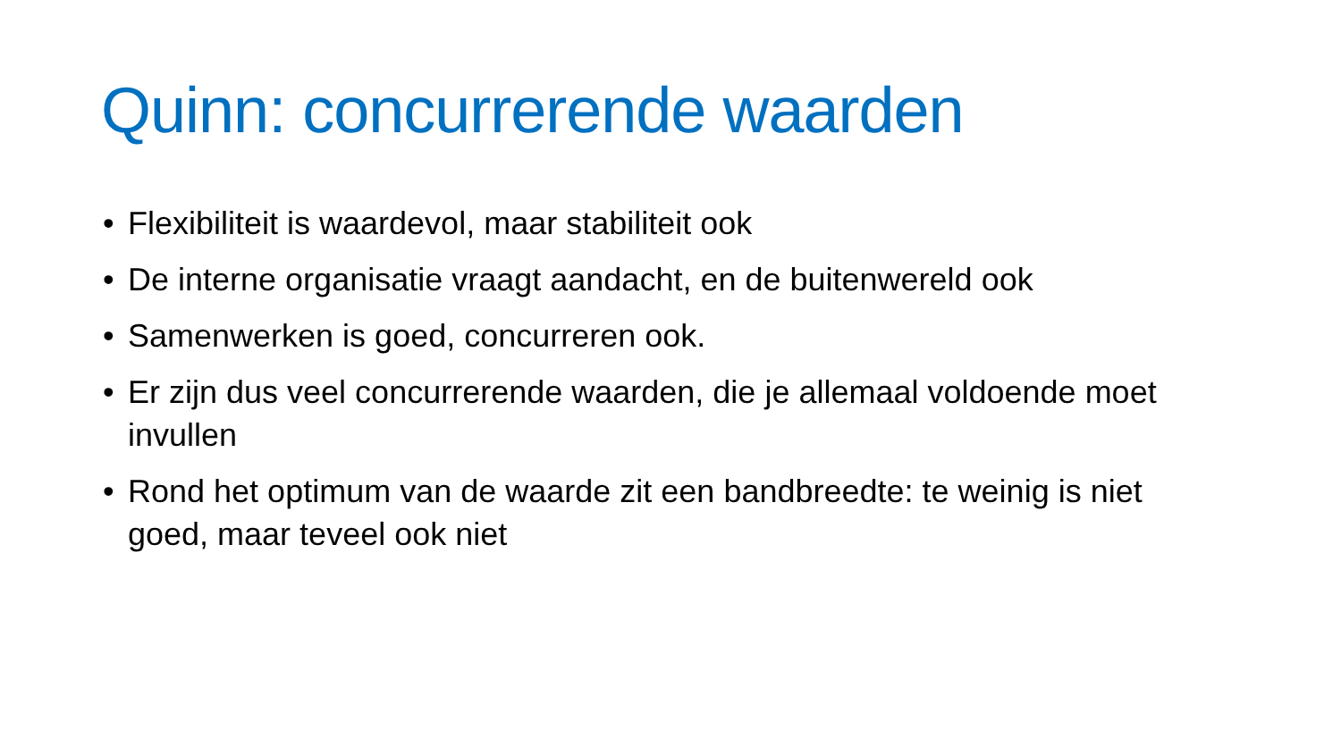Quinn: concurrerende waarden
• Flexibiliteit is waardevol, maar stabiliteit ook
• De interne organisatie vraagt aandacht, en de buitenwereld ook
• Samenwerken is goed, concurreren ook.
• Er zijn dus veel concurrerende waarden, die je allemaal voldoende moet invullen
• Rond het optimum van de waarde zit een bandbreedte: te weinig is niet goed, maar teveel ook niet